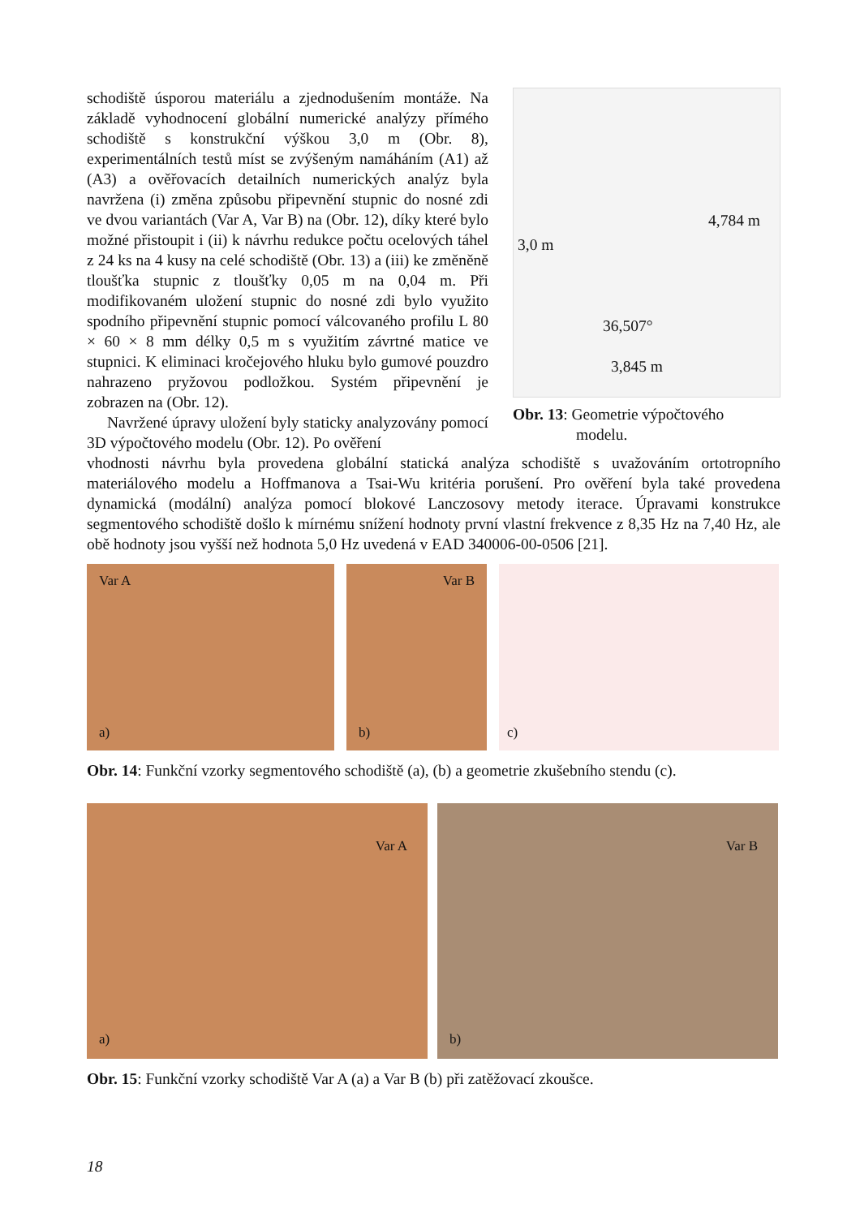schodiště úsporou materiálu a zjednodušením montáže. Na základě vyhodnocení globální numerické analýzy přímého schodiště s konstrukční výškou 3,0 m (Obr. 8), experimentálních testů míst se zvýšeným namáháním (A1) až (A3) a ověřovacích detailních numerických analýz byla navržena (i) změna způsobu připevnění stupnic do nosné zdi ve dvou variantách (Var A, Var B) na (Obr. 12), díky které bylo možné přistoupit i (ii) k návrhu redukce počtu ocelových táhel z 24 ks na 4 kusy na celé schodiště (Obr. 13) a (iii) ke změněně tloušťka stupnic z tloušťky 0,05 m na 0,04 m. Při modifikovaném uložení stupnic do nosné zdi bylo využito spodního připevnění stupnic pomocí válcovaného profilu L 80 × 60 × 8 mm délky 0,5 m s využitím závrtné matice ve stupnici. K eliminaci kročejového hluku bylo gumové pouzdro nahrazeno pryžovou podložkou. Systém připevnění je zobrazen na (Obr. 12).
Navržené úpravy uložení byly staticky analyzovány pomocí 3D výpočtového modelu (Obr. 12). Po ověření
3,0 m
4,784 m
36,507°
3,845 m
Obr. 13: Geometrie výpočtového
modelu.
vhodnosti návrhu byla provedena globální statická analýza schodiště s uvažováním ortotropního materiálového modelu a Hoffmanova a Tsai-Wu kritéria porušení. Pro ověření byla také provedena dynamická (modální) analýza pomocí blokové Lanczosovy metody iterace. Úpravami konstrukce segmentového schodiště došlo k mírnému snížení hodnoty první vlastní frekvence z 8,35 Hz na 7,40 Hz, ale obě hodnoty jsou vyšší než hodnota 5,0 Hz uvedená v EAD 340006-00-0506 [21].
Var A
a)
Var B
b)
c)
Obr. 14: Funkční vzorky segmentového schodiště (a), (b) a geometrie zkušebního stendu (c).
Var A
a)
Var B
b)
Obr. 15: Funkční vzorky schodiště Var A (a) a Var B (b) při zatěžovací zkoušce.
18